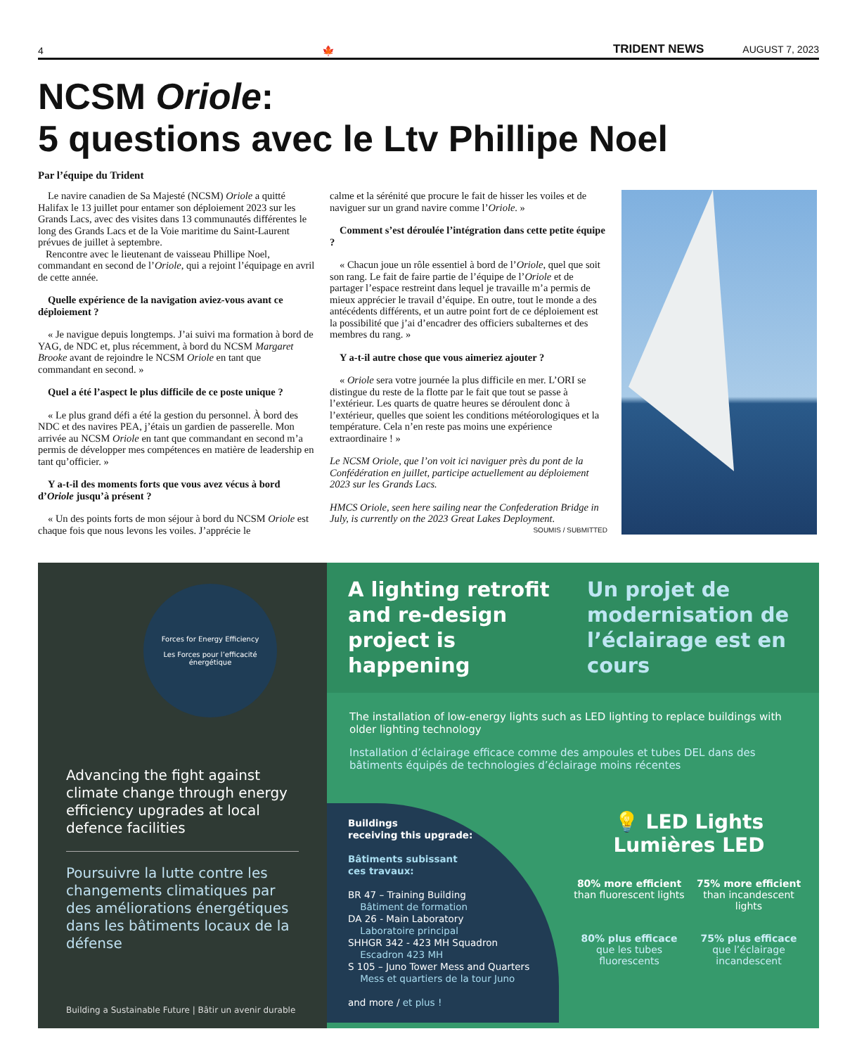4 🍁 TRIDENT NEWS AUGUST 7, 2023
NCSM Oriole:
5 questions avec le Ltv Phillipe Noel
Par l’équipe du Trident
Le navire canadien de Sa Majesté (NCSM) Oriole a quitté Halifax le 13 juillet pour entamer son déploiement 2023 sur les Grands Lacs, avec des visites dans 13 communautés différentes le long des Grands Lacs et de la Voie maritime du Saint-Laurent prévues de juillet à septembre.
Rencontre avec le lieutenant de vaisseau Phillipe Noel, commandant en second de l’Oriole, qui a rejoint l’équipage en avril de cette année.
Quelle expérience de la navigation aviez-vous avant ce déploiement ?
« Je navigue depuis longtemps. J’ai suivi ma formation à bord de YAG, de NDC et, plus récemment, à bord du NCSM Margaret Brooke avant de rejoindre le NCSM Oriole en tant que commandant en second. »
Quel a été l’aspect le plus difficile de ce poste unique ?
« Le plus grand défi a été la gestion du personnel. À bord des NDC et des navires PEA, j’étais un gardien de passerelle. Mon arrivée au NCSM Oriole en tant que commandant en second m’a permis de développer mes compétences en matière de leadership en tant qu’officier. »
Y a-t-il des moments forts que vous avez vécus à bord d’Oriole jusqu’à présent ?
« Un des points forts de mon séjour à bord du NCSM Oriole est chaque fois que nous levons les voiles. J’apprécie le
calme et la sérénité que procure le fait de hisser les voiles et de naviguer sur un grand navire comme l’Oriole. »
Comment s’est déroulée l’intégration dans cette petite équipe ?
« Chacun joue un rôle essentiel à bord de l’Oriole, quel que soit son rang. Le fait de faire partie de l’équipe de l’Oriole et de partager l’espace restreint dans lequel je travaille m’a permis de mieux apprécier le travail d’équipe. En outre, tout le monde a des antécédents différents, et un autre point fort de ce déploiement est la possibilité que j’ai d’encadrer des officiers subalternes et des membres du rang. »
Y a-t-il autre chose que vous aimeriez ajouter ?
« Oriole sera votre journée la plus difficile en mer. L’ORI se distingue du reste de la flotte par le fait que tout se passe à l’extérieur. Les quarts de quatre heures se déroulent donc à l’extérieur, quelles que soient les conditions météorologiques et la température. Cela n’en reste pas moins une expérience extraordinaire ! »
Le NCSM Oriole, que l’on voit ici naviguer près du pont de la Confédération en juillet, participe actuellement au déploiement 2023 sur les Grands Lacs.
HMCS Oriole, seen here sailing near the Confederation Bridge in July, is currently on the 2023 Great Lakes Deployment.
SOUMIS / SUBMITTED
Forces for Energy Efficiency
Les Forces pour l’efficacité énergétique
Advancing the fight against climate change through energy efficiency upgrades at local defence facilities
Poursuivre la lutte contre les changements climatiques par des améliorations énergétiques dans les bâtiments locaux de la défense
Building a Sustainable Future | Bâtir un avenir durable
A lighting retrofit and re-design project is happening
Un projet de modernisation de l’éclairage est en cours
The installation of low-energy lights such as LED lighting to replace buildings with older lighting technology
Installation d’éclairage efficace comme des ampoules et tubes DEL dans des bâtiments équipés de technologies d’éclairage moins récentes
Buildings
receiving this upgrade:
Bâtiments subissant
ces travaux:
BR 47 – Training Building
Bâtiment de formation
DA 26 - Main Laboratory
Laboratoire principal
SHHGR 342 - 423 MH Squadron
Escadron 423 MH
S 105 – Juno Tower Mess and Quarters
Mess et quartiers de la tour Juno
and more / et plus !
💡 LED Lights
Lumières LED
80% more efficient
than fluorescent lights
75% more efficient
than incandescent lights
80% plus efficace
que les tubes fluorescents
75% plus efficace
que l’éclairage incandescent